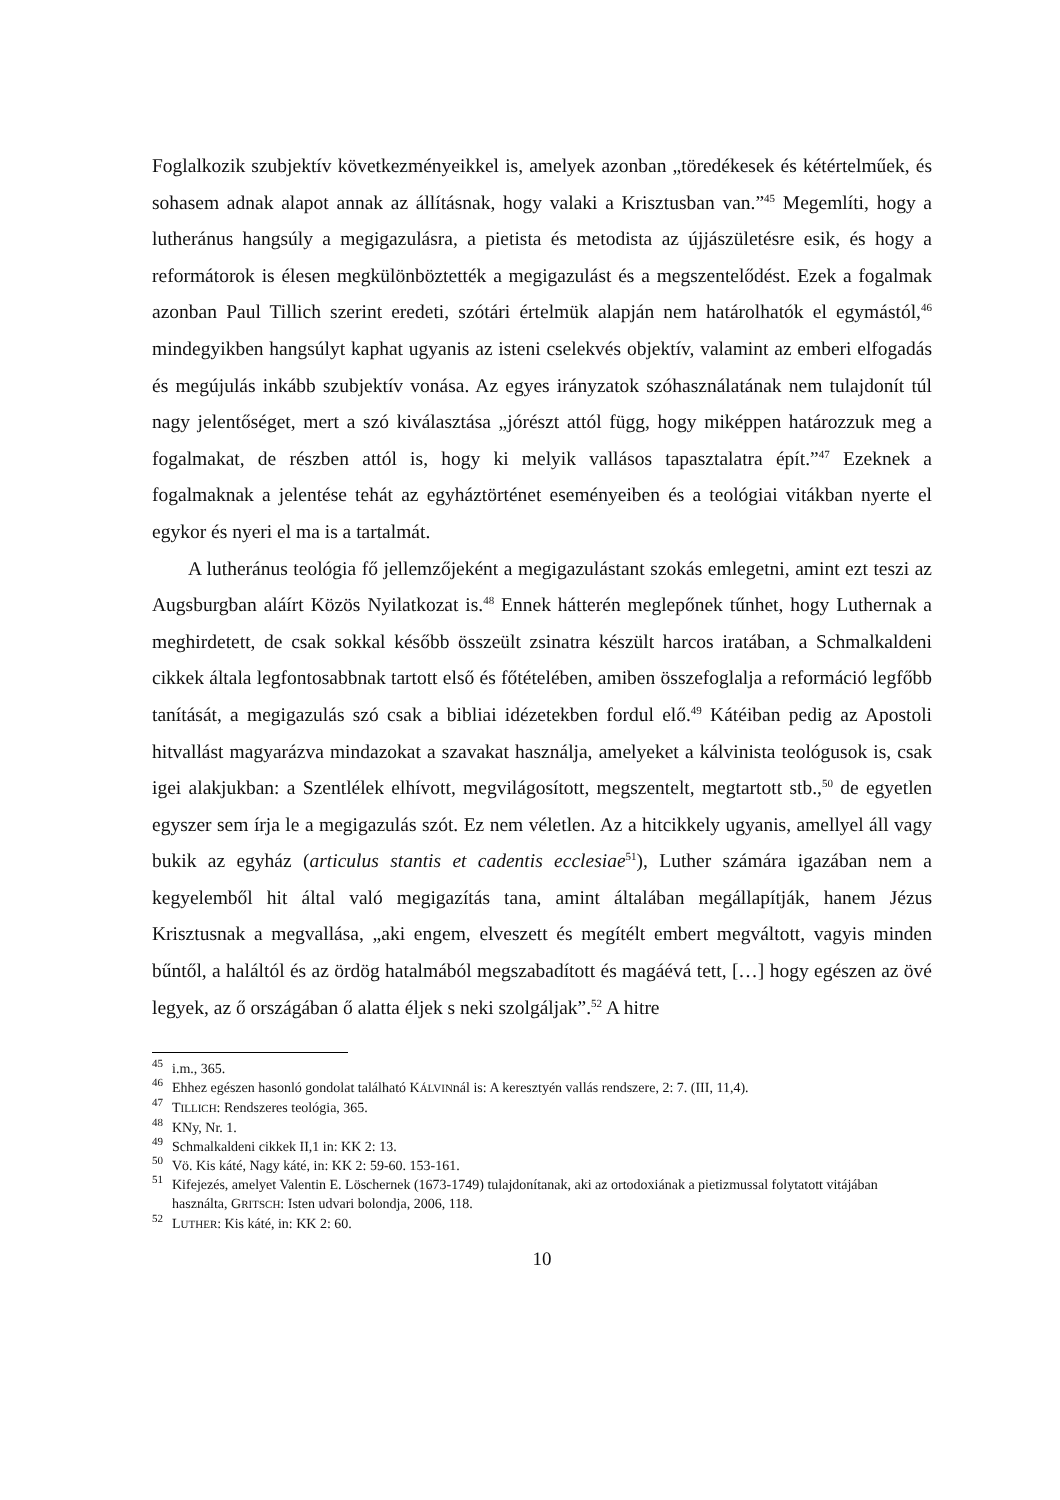Foglalkozik szubjektív következményeikkel is, amelyek azonban „töredékesek és kétértelműek, és sohasem adnak alapot annak az állításnak, hogy valaki a Krisztusban van.”<sup>45</sup> Megemlíti, hogy a lutheránus hangsúly a megigazulásra, a pietista és metodista az újjászületésre esik, és hogy a reformátorok is élesen megkülönböztették a megigazulást és a megszentelődést. Ezek a fogalmak azonban Paul Tillich szerint eredeti, szótári értelmük alapján nem határolhatók el egymástól,<sup>46</sup> mindegyikben hangsúlyt kaphat ugyanis az isteni cselekvés objektív, valamint az emberi elfogadás és megújulás inkább szubjektív vonása. Az egyes irányzatok szóhasználatának nem tulajdonít túl nagy jelentőséget, mert a szó kiválasztása „jórészt attól függ, hogy miképpen határozzuk meg a fogalmakat, de részben attól is, hogy ki melyik vallásos tapasztalatra épít.”<sup>47</sup> Ezeknek a fogalmaknak a jelentése tehát az egyháztörténet eseményeiben és a teológiai vitákban nyerte el egykor és nyeri el ma is a tartalmát.
A lutheránus teológia fő jellemzőjeként a megigazulástant szokás emlegetni, amint ezt teszi az Augsburgban aláírt Közös Nyilatkozat is.<sup>48</sup> Ennek hátterén meglepőnek tűnhet, hogy Luthernak a meghirdetett, de csak sokkal később összeült zsinatra készült harcos iratában, a Schmalkaldeni cikkek általa legfontosabbnak tartott első és főtételében, amiben összefoglalja a reformáció legfőbb tanítását, a megigazulás szó csak a bibliai idézetekben fordul elő.<sup>49</sup> Kátéiban pedig az Apostoli hitvallást magyarázva mindazokat a szavakat használja, amelyeket a kálvinista teológusok is, csak igei alakjukban: a Szentlélek elhívott, megvilágosított, megszentelt, megtartott stb.,<sup>50</sup> de egyetlen egyszer sem írja le a megigazulás szót. Ez nem véletlen. Az a hitcikkely ugyanis, amellyel áll vagy bukik az egyház (articulus stantis et cadentis ecclesiae<sup>51</sup>), Luther számára igazában nem a kegyelemből hit által való megigazítás tana, amint általában megállapítják, hanem Jézus Krisztusnak a megvallása, „aki engem, elveszett és megítélt embert megváltott, vagyis minden bűntől, a haláltól és az ördög hatalmából megszabadított és magáévá tett, […] hogy egészen az övé legyek, az ő országában ő alatta éljek s neki szolgáljak”.<sup>52</sup> A hitre
<sup>45</sup> i.m., 365.
<sup>46</sup> Ehhez egészen hasonló gondolat található KÁLVINnál is: A keresztyén vallás rendszere, 2: 7. (III, 11,4).
<sup>47</sup> TILLICH: Rendszeres teológia, 365.
<sup>48</sup> KNy, Nr. 1.
<sup>49</sup> Schmalkaldeni cikkek II,1 in: KK 2: 13.
<sup>50</sup> Vö. Kis káté, Nagy káté, in: KK 2: 59-60. 153-161.
<sup>51</sup> Kifejezés, amelyet Valentin E. Löschernek (1673-1749) tulajdonítanak, aki az ortodoxiának a pietizmussal folytatott vitájában használta, GRITSCH: Isten udvari bolondja, 2006, 118.
<sup>52</sup> LUTHER: Kis káté, in: KK 2: 60.
10